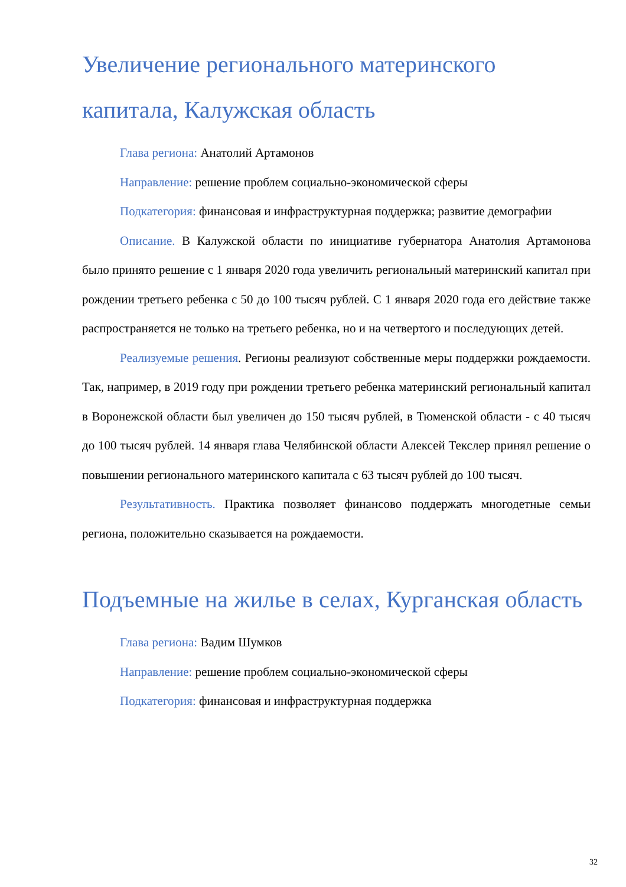Увеличение регионального материнского капитала, Калужская область
Глава региона: Анатолий Артамонов
Направление: решение проблем социально-экономической сферы
Подкатегория: финансовая и инфраструктурная поддержка; развитие демографии
Описание. В Калужской области по инициативе губернатора Анатолия Артамонова было принято решение с 1 января 2020 года увеличить региональный материнский капитал при рождении третьего ребенка с 50 до 100 тысяч рублей. С 1 января 2020 года его действие также распространяется не только на третьего ребенка, но и на четвертого и последующих детей.
Реализуемые решения. Регионы реализуют собственные меры поддержки рождаемости. Так, например, в 2019 году при рождении третьего ребенка материнский региональный капитал в Воронежской области был увеличен до 150 тысяч рублей, в Тюменской области - с 40 тысяч до 100 тысяч рублей. 14 января глава Челябинской области Алексей Текслер принял решение о повышении регионального материнского капитала с 63 тысяч рублей до 100 тысяч.
Результативность. Практика позволяет финансово поддержать многодетные семьи региона, положительно сказывается на рождаемости.
Подъемные на жилье в селах, Курганская область
Глава региона: Вадим Шумков
Направление: решение проблем социально-экономической сферы
Подкатегория: финансовая и инфраструктурная поддержка
32